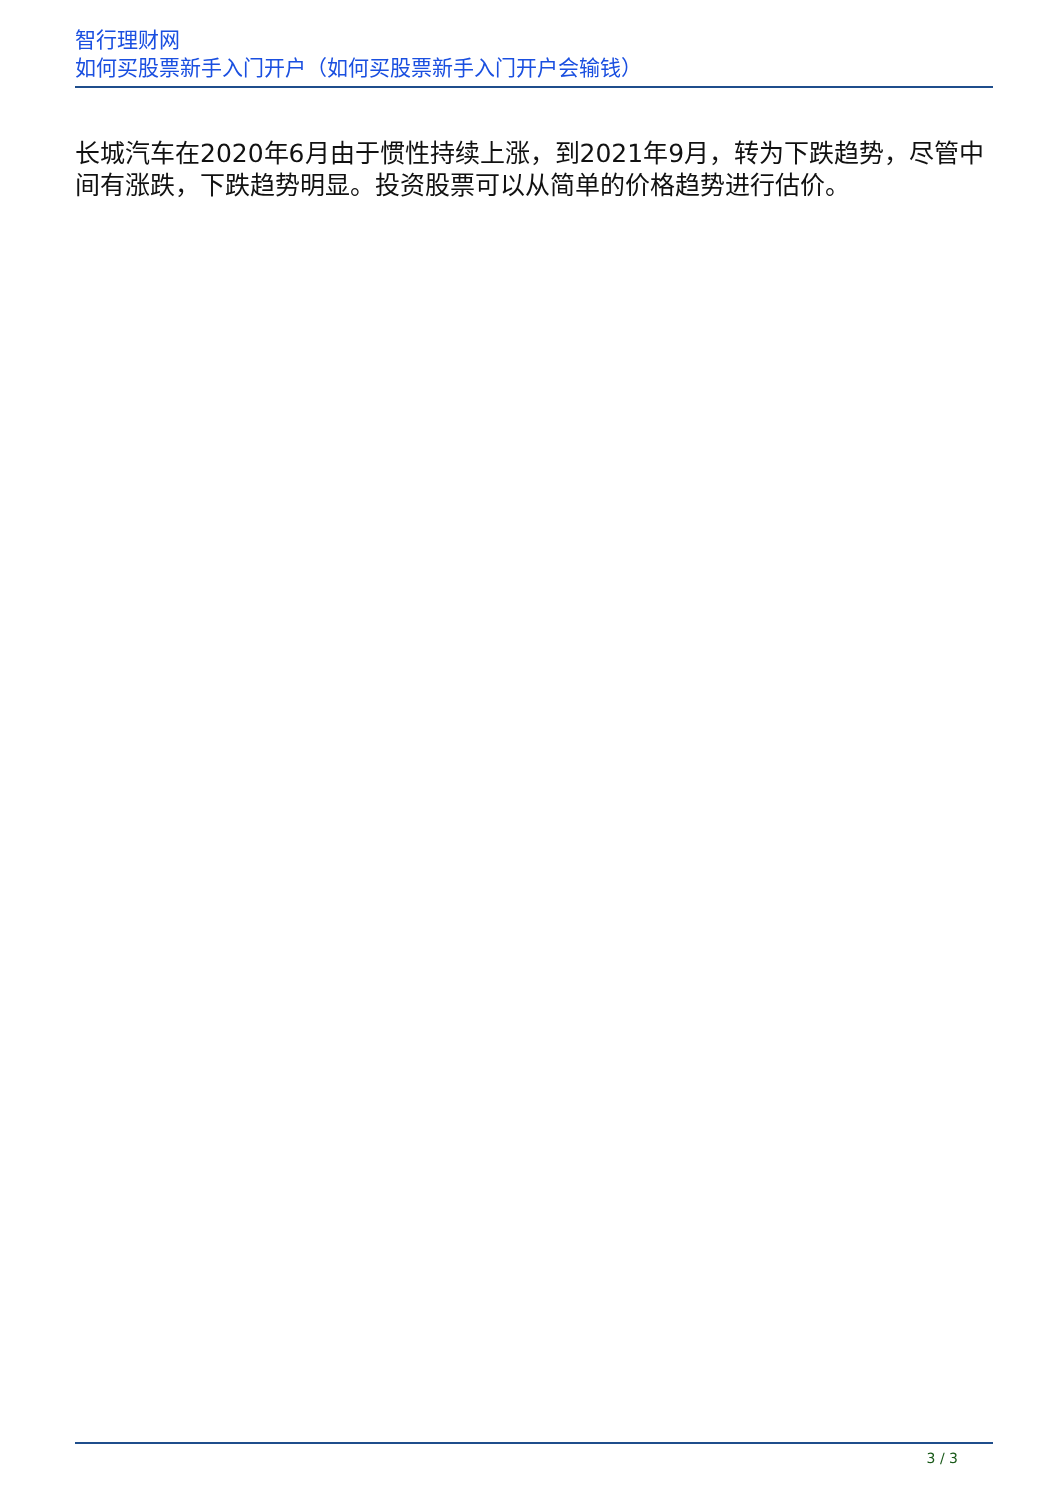智行理财网
如何买股票新手入门开户（如何买股票新手入门开户会输钱）
长城汽车在2020年6月由于惯性持续上涨，到2021年9月，转为下跌趋势，尽管中间有涨跌，下跌趋势明显。投资股票可以从简单的价格趋势进行估价。
3 / 3